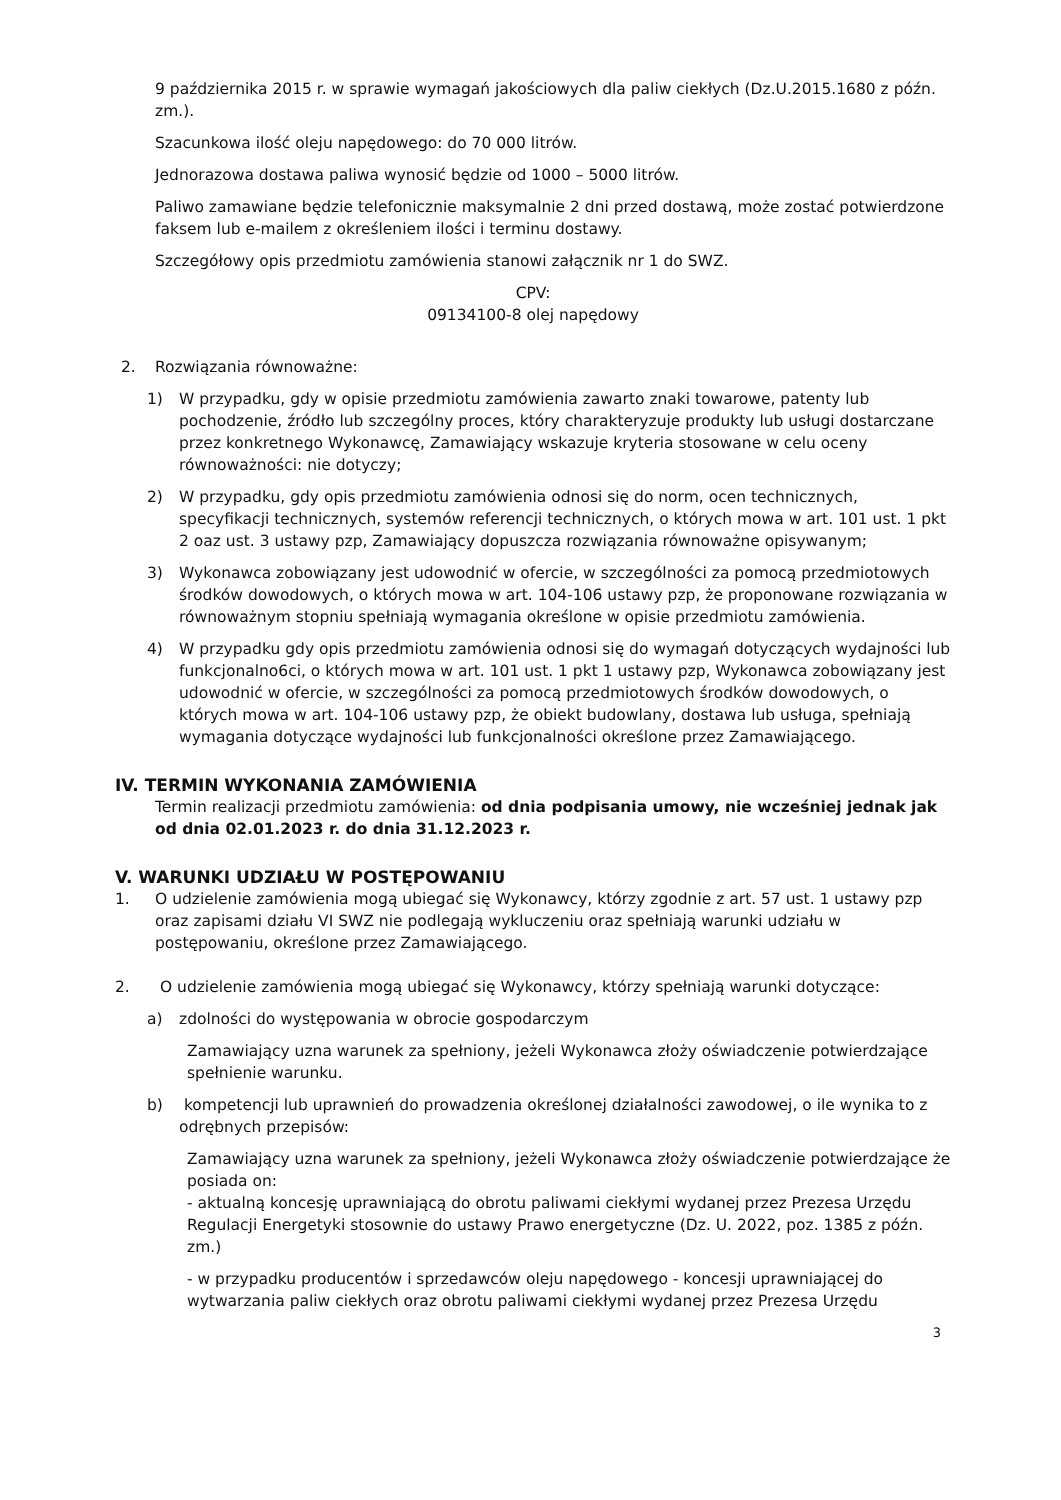9 października 2015 r. w sprawie wymagań jakościowych dla paliw ciekłych (Dz.U.2015.1680 z późn. zm.).
Szacunkowa ilość oleju napędowego: do 70 000 litrów.
Jednorazowa dostawa paliwa wynosić będzie od 1000 – 5000 litrów.
Paliwo zamawiane będzie telefonicznie maksymalnie 2 dni przed dostawą, może zostać potwierdzone faksem lub e-mailem z określeniem ilości i terminu dostawy.
Szczegółowy opis przedmiotu zamówienia stanowi załącznik nr 1 do SWZ.
CPV:
09134100-8 olej napędowy
2. Rozwiązania równoważne:
1) W przypadku, gdy w opisie przedmiotu zamówienia zawarto znaki towarowe, patenty lub pochodzenie, źródło lub szczególny proces, który charakteryzuje produkty lub usługi dostarczane przez konkretnego Wykonawcę, Zamawiający wskazuje kryteria stosowane w celu oceny równoważności: nie dotyczy;
2) W przypadku, gdy opis przedmiotu zamówienia odnosi się do norm, ocen technicznych, specyfikacji technicznych, systemów referencji technicznych, o których mowa w art. 101 ust. 1 pkt 2 oaz ust. 3 ustawy pzp, Zamawiający dopuszcza rozwiązania równoważne opisywanym;
3) Wykonawca zobowiązany jest udowodnić w ofercie, w szczególności za pomocą przedmiotowych środków dowodowych, o których mowa w art. 104-106 ustawy pzp, że proponowane rozwiązania w równoważnym stopniu spełniają wymagania określone w opisie przedmiotu zamówienia.
4) W przypadku gdy opis przedmiotu zamówienia odnosi się do wymagań dotyczących wydajności lub funkcjonalno6ci, o których mowa w art. 101 ust. 1 pkt 1 ustawy pzp, Wykonawca zobowiązany jest udowodnić w ofercie, w szczególności za pomocą przedmiotowych środków dowodowych, o których mowa w art. 104-106 ustawy pzp, że obiekt budowlany, dostawa lub usługa, spełniają wymagania dotyczące wydajności lub funkcjonalności określone przez Zamawiającego.
IV. TERMIN WYKONANIA ZAMÓWIENIA
Termin realizacji przedmiotu zamówienia: od dnia podpisania umowy, nie wcześniej jednak jak od dnia 02.01.2023 r. do dnia 31.12.2023 r.
V. WARUNKI UDZIAŁU W POSTĘPOWANIU
1. O udzielenie zamówienia mogą ubiegać się Wykonawcy, którzy zgodnie z art. 57 ust. 1 ustawy pzp oraz zapisami działu VI SWZ nie podlegają wykluczeniu oraz spełniają warunki udziału w postępowaniu, określone przez Zamawiającego.
2. O udzielenie zamówienia mogą ubiegać się Wykonawcy, którzy spełniają warunki dotyczące:
a) zdolności do występowania w obrocie gospodarczym
Zamawiający uzna warunek za spełniony, jeżeli Wykonawca złoży oświadczenie potwierdzające spełnienie warunku.
b) kompetencji lub uprawnień do prowadzenia określonej działalności zawodowej, o ile wynika to z odrębnych przepisów:
Zamawiający uzna warunek za spełniony, jeżeli Wykonawca złoży oświadczenie potwierdzające że posiada on:
- aktualną koncesję uprawniającą do obrotu paliwami ciekłymi wydanej przez Prezesa Urzędu Regulacji Energetyki stosownie do ustawy Prawo energetyczne (Dz. U. 2022, poz. 1385 z późn. zm.)
- w przypadku producentów i sprzedawców oleju napędowego - koncesji uprawniającej do wytwarzania paliw ciekłych oraz obrotu paliwami ciekłymi wydanej przez Prezesa Urzędu
3